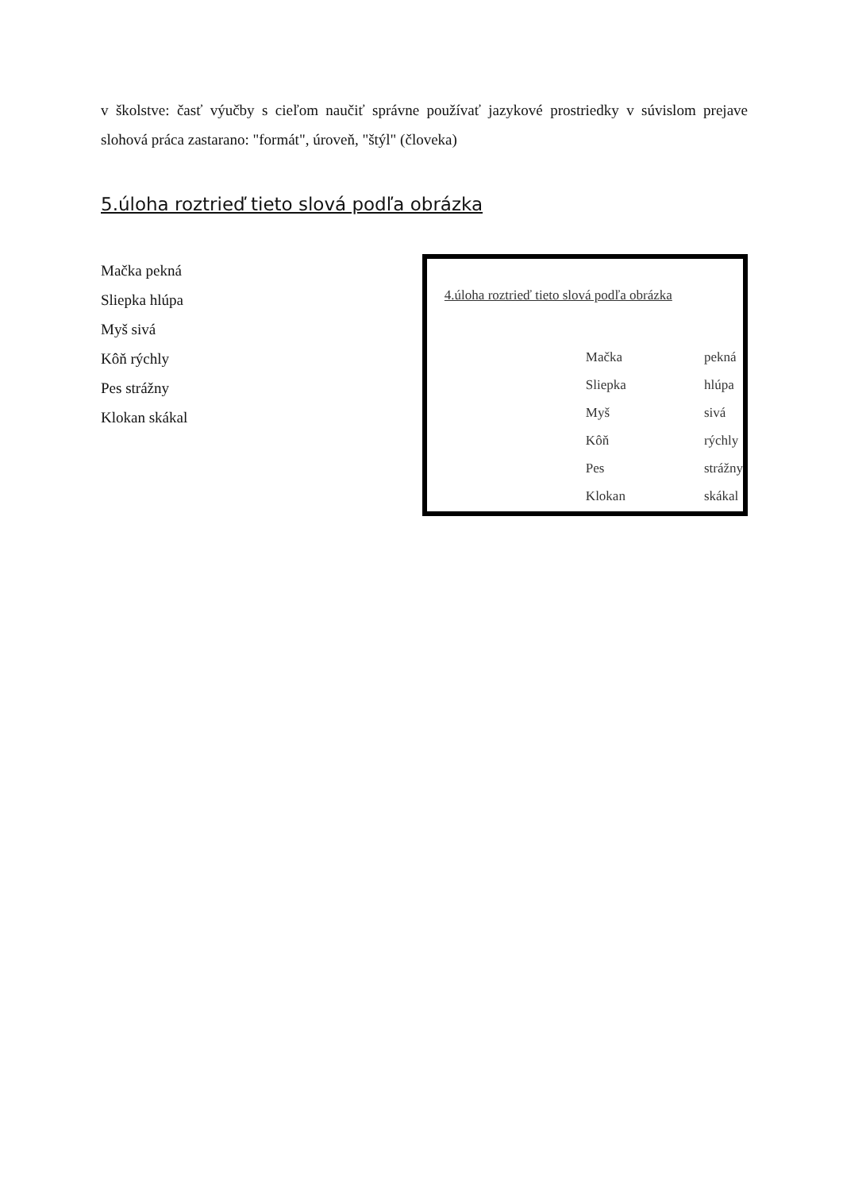v školstve: časť výučby s cieľom naučiť správne používať jazykové prostriedky v súvislom prejave slohová práca zastarano: "formát", úroveň, "štýl" (človeka)
5.úloha roztrieď tieto slová podľa obrázka
Mačka pekná
Sliepka hlúpa
Myš sivá
Kôň rýchly
Pes strážny
Klokan skákal
4.úloha roztrieď tieto slová podľa obrázka
| Mačka | pekná |
| Sliepka | hlúpa |
| Myš | sivá |
| Kôň | rýchly |
| Pes | strážny |
| Klokan | skákal |